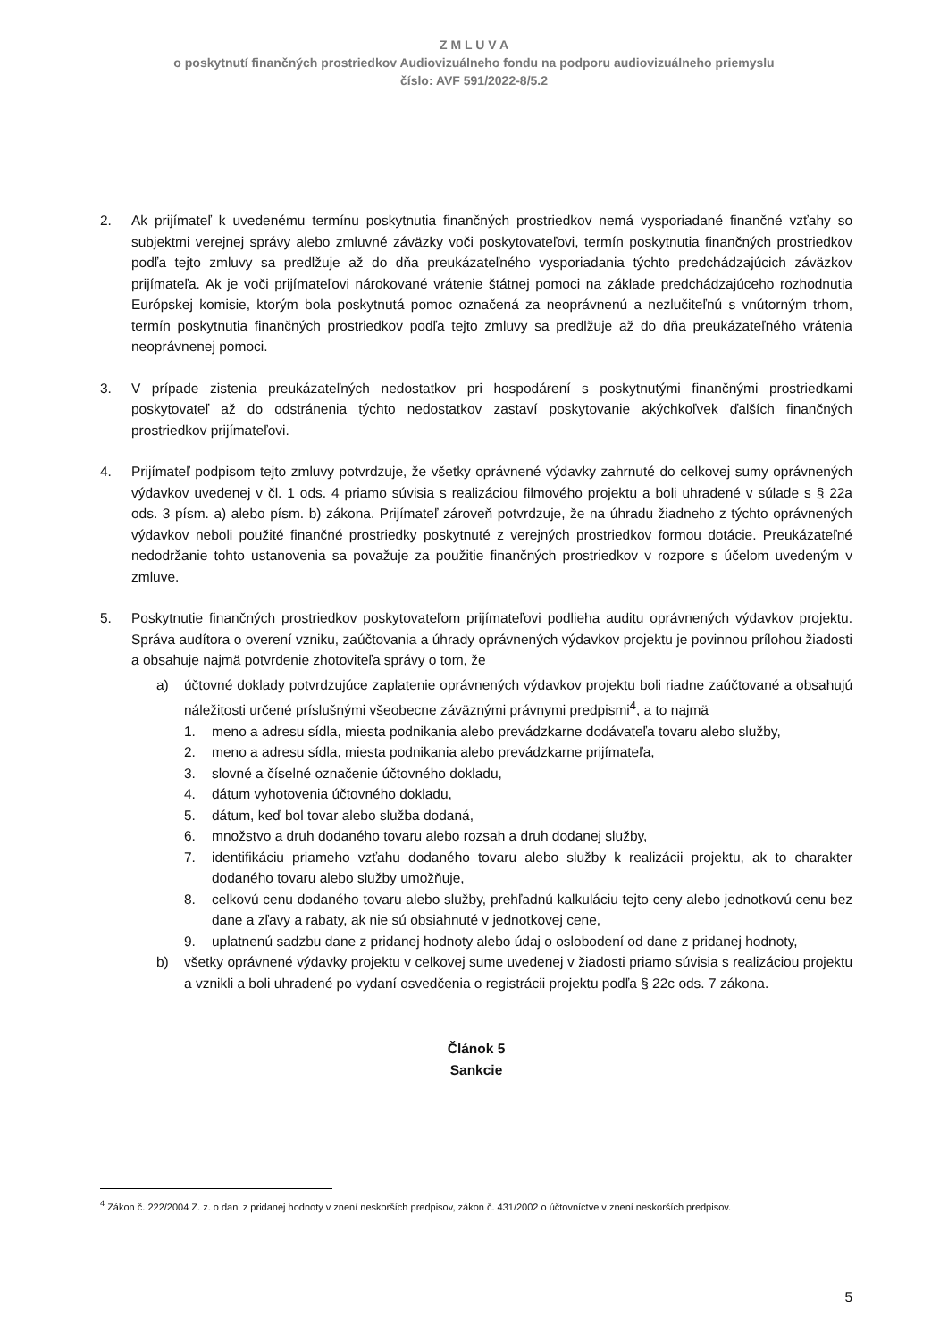Z M L U V A
o poskytnutí finančných prostriedkov Audiovizuálneho fondu na podporu audiovizuálneho priemyslu
číslo: AVF 591/2022-8/5.2
2. Ak prijímateľ k uvedenému termínu poskytnutia finančných prostriedkov nemá vysporiadané finančné vzťahy so subjektmi verejnej správy alebo zmluvné záväzky voči poskytovateľovi, termín poskytnutia finančných prostriedkov podľa tejto zmluvy sa predlžuje až do dňa preukázateľného vysporiadania týchto predchádzajúcich záväzkov prijímateľa. Ak je voči prijímateľovi nárokované vrátenie štátnej pomoci na základe predchádzajúceho rozhodnutia Európskej komisie, ktorým bola poskytnutá pomoc označená za neoprávnenú a nezlučiteľnú s vnútorným trhom, termín poskytnutia finančných prostriedkov podľa tejto zmluvy sa predlžuje až do dňa preukázateľného vrátenia neoprávnenej pomoci.
3. V prípade zistenia preukázateľných nedostatkov pri hospodárení s poskytnutými finančnými prostriedkami poskytovateľ až do odstránenia týchto nedostatkov zastaví poskytovanie akýchkoľvek ďalších finančných prostriedkov prijímateľovi.
4. Prijímateľ podpisom tejto zmluvy potvrdzuje, že všetky oprávnené výdavky zahrnuté do celkovej sumy oprávnených výdavkov uvedenej v čl. 1 ods. 4 priamo súvisia s realizáciou filmového projektu a boli uhradené v súlade s § 22a ods. 3 písm. a) alebo písm. b) zákona. Prijímateľ zároveň potvrdzuje, že na úhradu žiadneho z týchto oprávnených výdavkov neboli použité finančné prostriedky poskytnuté z verejných prostriedkov formou dotácie. Preukázateľné nedodržanie tohto ustanovenia sa považuje za použitie finančných prostriedkov v rozpore s účelom uvedeným v zmluve.
5. Poskytnutie finančných prostriedkov poskytovateľom prijímateľovi podlieha auditu oprávnených výdavkov projektu. Správa audítora o overení vzniku, zaúčtovania a úhrady oprávnených výdavkov projektu je povinnou prílohou žiadosti a obsahuje najmä potvrdenie zhotoviteľa správy o tom, že
a) účtovné doklady potvrdzujúce zaplatenie oprávnených výdavkov projektu boli riadne zaúčtované a obsahujú náležitosti určené príslušnými všeobecne záväznými právnymi predpismi<sup>4</sup>, a to najmä
1. meno a adresu sídla, miesta podnikania alebo prevádzkarne dodávateľa tovaru alebo služby,
2. meno a adresu sídla, miesta podnikania alebo prevádzkarne prijímateľa,
3. slovné a číselné označenie účtovného dokladu,
4. dátum vyhotovenia účtovného dokladu,
5. dátum, keď bol tovar alebo služba dodaná,
6. množstvo a druh dodaného tovaru alebo rozsah a druh dodanej služby,
7. identifikáciu priameho vzťahu dodaného tovaru alebo služby k realizácii projektu, ak to charakter dodaného tovaru alebo služby umožňuje,
8. celkovú cenu dodaného tovaru alebo služby, prehľadnú kalkuláciu tejto ceny alebo jednotkovú cenu bez dane a zľavy a rabaty, ak nie sú obsiahnuté v jednotkovej cene,
9. uplatnenú sadzbu dane z pridanej hodnoty alebo údaj o oslobodení od dane z pridanej hodnoty,
b) všetky oprávnené výdavky projektu v celkovej sume uvedenej v žiadosti priamo súvisia s realizáciou projektu a vznikli a boli uhradené po vydaní osvedčenia o registrácii projektu podľa § 22c ods. 7 zákona.
Článok 5
Sankcie
<sup>4</sup> Zákon č. 222/2004 Z. z. o dani z pridanej hodnoty v znení neskorších predpisov, zákon č. 431/2002 o účtovníctve v znení neskorších predpisov.
5